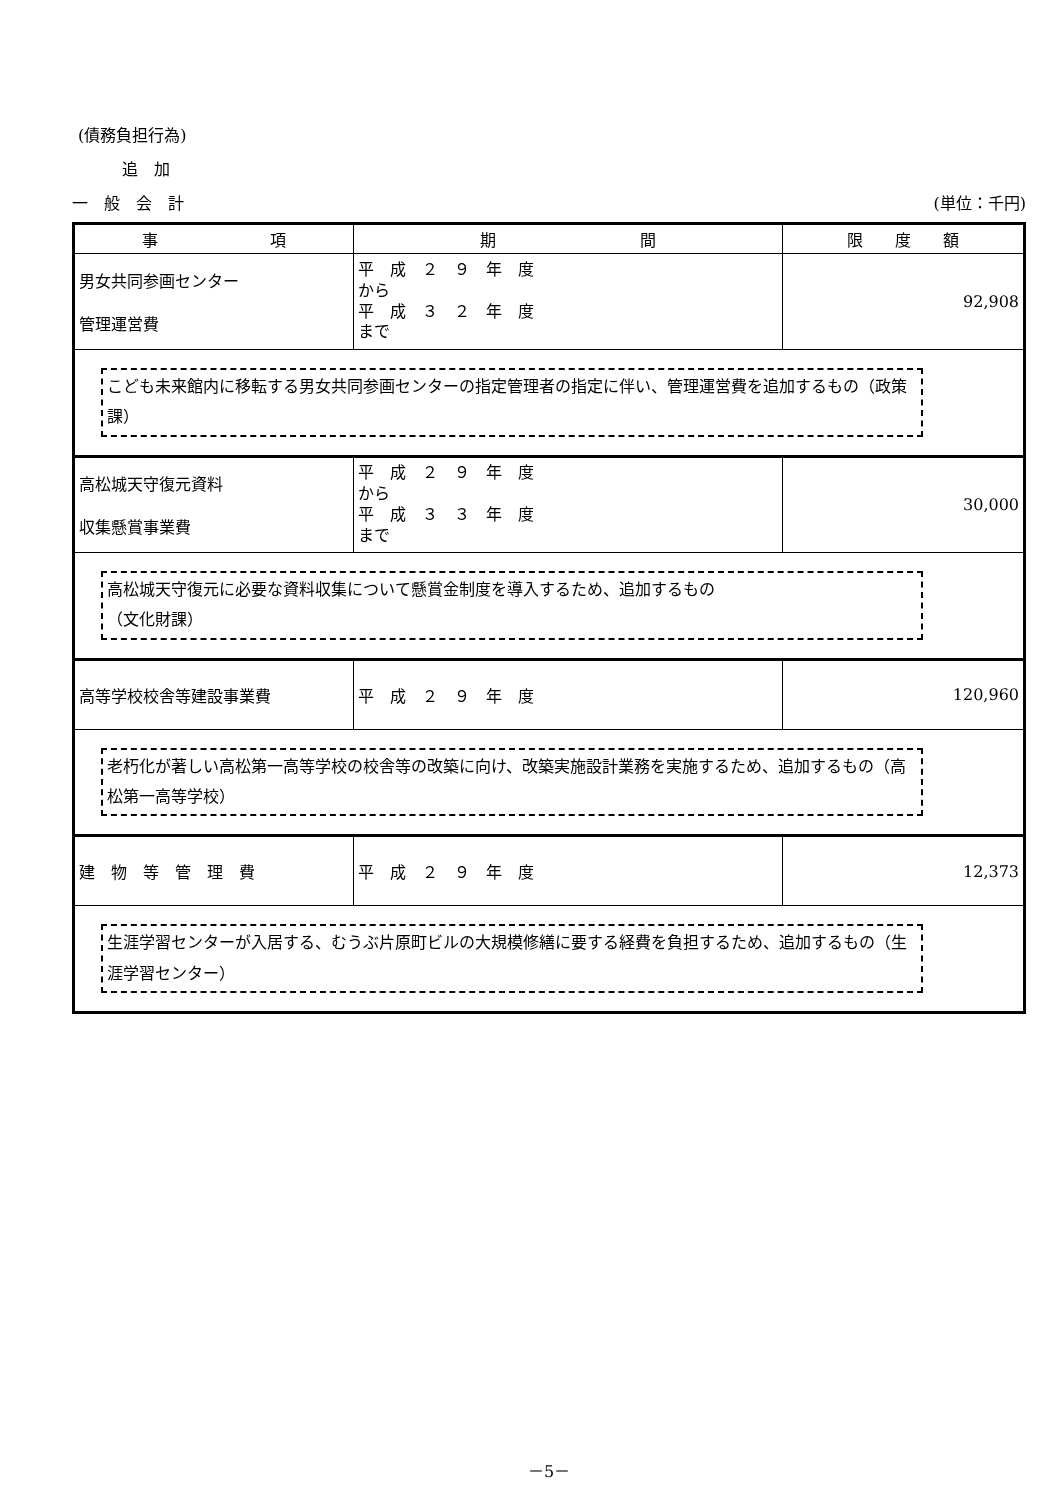(債務負担行為)
追　加
一　般　会　計 (単位：千円)
| 事 項 | 期 間 | 限 度 額 |
| --- | --- | --- |
| 男女共同参画センター 管理運営費 | 平 成 ２ ９ 年 度 から 平 成 ３ ２ 年 度 まで | 92,908 |
| こども未来館内に移転する男女共同参画センターの指定管理者の指定に伴い、管理運営費を追加するもの（政策課） | | |
| 高松城天守復元資料 収集懸賞事業費 | 平 成 ２ ９ 年 度 から 平 成 ３ ３ 年 度 まで | 30,000 |
| 高松城天守復元に必要な資料収集について懸賞金制度を導入するため、追加するもの （文化財課） | | |
| 高等学校校舎等建設事業費 | 平 成 ２ ９ 年 度 | 120,960 |
| 老朽化が著しい高松第一高等学校の校舎等の改築に向け、改築実施設計業務を実施するため、追加するもの（高松第一高等学校） | | |
| 建 物 等 管 理 費 | 平 成 ２ ９ 年 度 | 12,373 |
| 生涯学習センターが入居する、むうぶ片原町ビルの大規模修繕に要する経費を負担するため、追加するもの（生涯学習センター） | | |
－5－